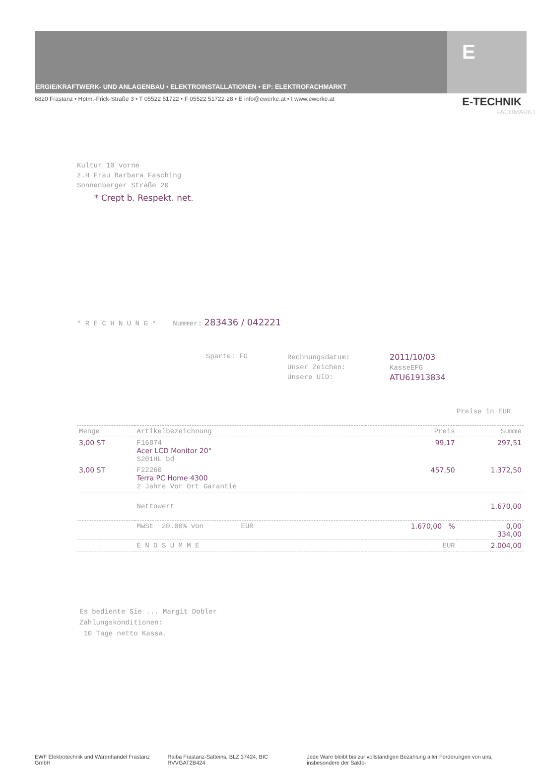ERGIE/KRAFTWERK- UND ANLAGENBAU • ELEKTROINSTALLATIONEN • EP: ELEKTROFACHMARKT
E
6820 Frastanz • Hptm.-Frick-Straße 3 • T 05522 51722 • F 05522 51722-28 • E info@ewerke.at • I www.ewerke.at E-TECHNIK
FACHMARKT
Kultur 10 vorne
z.H Frau Barbara Fasching
Sonnenberger Straße 20
* Crept b. Respekt. net.
* R E C H N U N G * Nummer: 283436 / 042221
Sparte: FG
Rechnungsdatum:
Unser Zeichen:
Unsere UID:
2011/10/03
KasseEFG
ATU61913834
Preise in EUR
| Menge | Artikelbezeichnung | Preis | Summe |
| --- | --- | --- | --- |
| 3,00 ST | F16874 Acer LCD Monitor 20" S201HL bd | 99,17 | 297,51 |
| 3,00 ST | F22260 Terra PC Home 4300 2 Jahre Vor Ort Garantie | 457,50 | 1.372,50 |
| | Nettowert | | 1.670,00 |
| | MwSt 20.00% von EUR | 1.670,00 % | 0,00 334,00 |
| | E N D S U M M E | EUR | 2.004,00 |
Es bediente Sie ... Margit Dobler
Zahlungskonditionen:
10 Tage netto Kassa.
EWF Elektrotechnik und Warenhandel Frastanz GmbH Raiba Frastanz-Satteins, BLZ 37424, BIC RVVGAT2B424 Jede Ware bleibt bis zur vollständigen Bezahlung aller Forderungen von uns, insbesondere der Saldo-